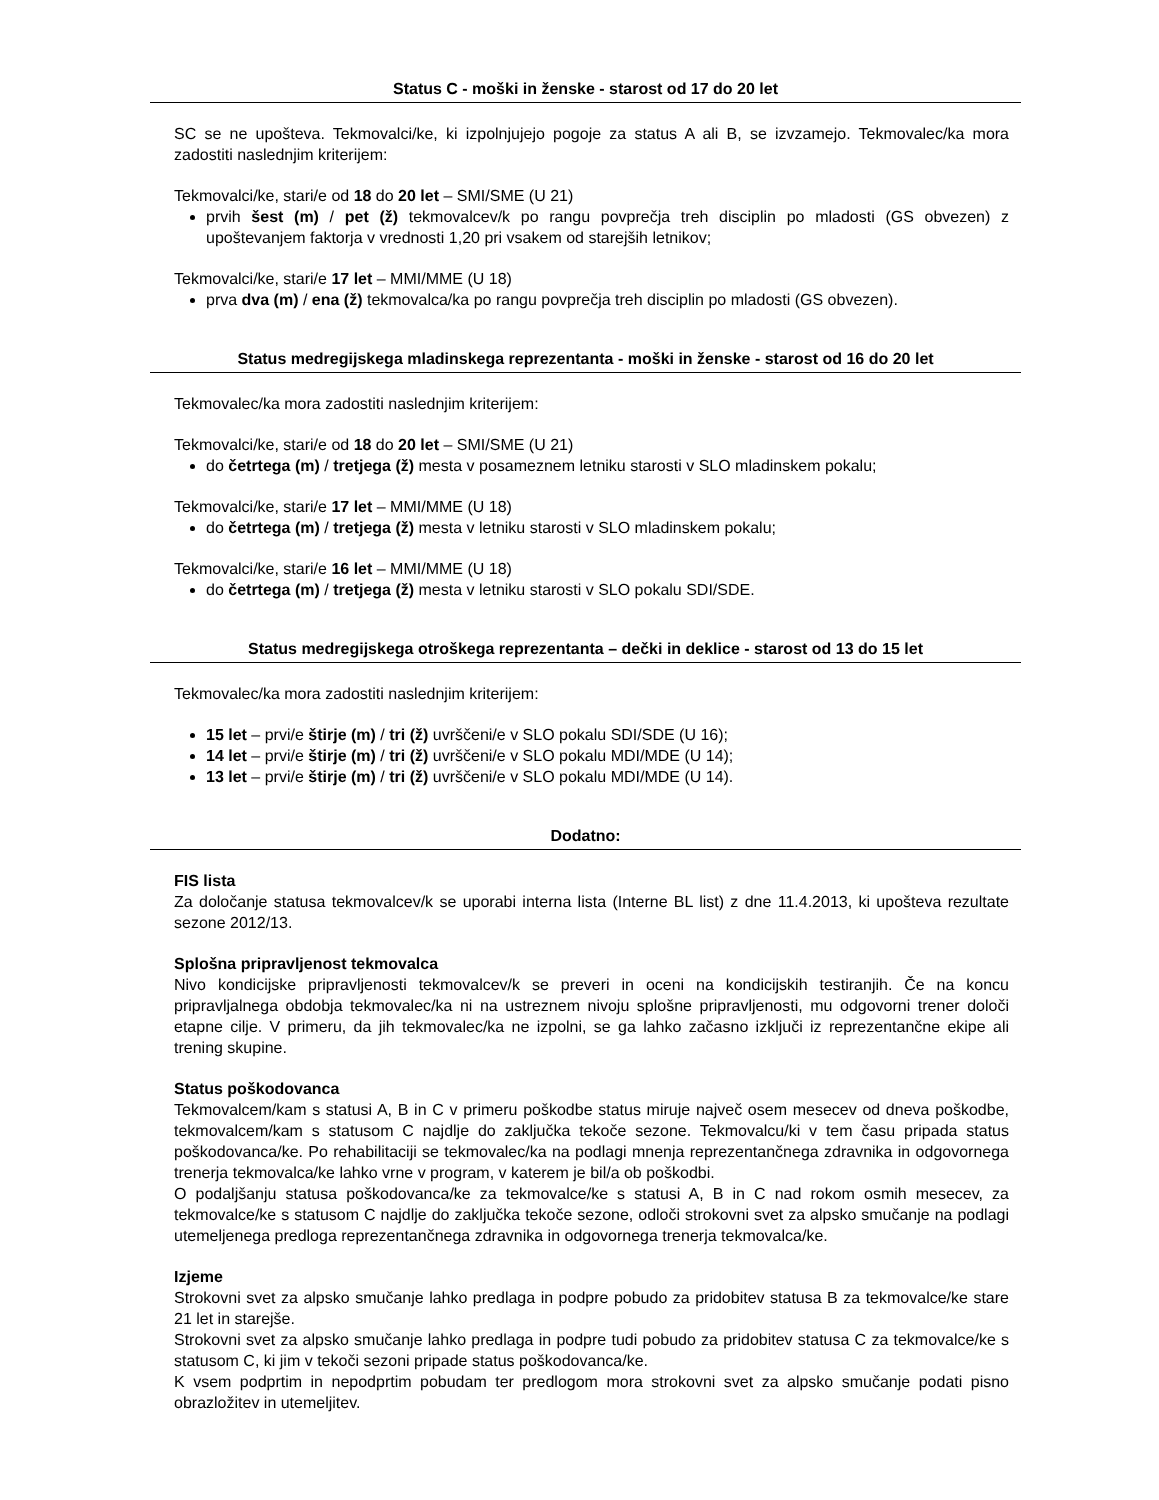Status C - moški in ženske - starost od 17 do 20 let
SC se ne upošteva. Tekmovalci/ke, ki izpolnjujejo pogoje za status A ali B, se izvzamejo. Tekmovalec/ka mora zadostiti naslednjim kriterijem:
Tekmovalci/ke, stari/e od 18 do 20 let – SMI/SME (U 21)
prvih šest (m) / pet (ž) tekmovalcev/k po rangu povprečja treh disciplin po mladosti (GS obvezen) z upoštevanjem faktorja v vrednosti 1,20 pri vsakem od starejših letnikov;
Tekmovalci/ke, stari/e 17 let – MMI/MME (U 18)
prva dva (m) / ena (ž) tekmovalca/ka po rangu povprečja treh disciplin po mladosti (GS obvezen).
Status medregijskega mladinskega reprezentanta - moški in ženske - starost od 16 do 20 let
Tekmovalec/ka mora zadostiti naslednjim kriterijem:
Tekmovalci/ke, stari/e od 18 do 20 let – SMI/SME (U 21)
do četrtega (m) / tretjega (ž) mesta v posameznem letniku starosti v SLO mladinskem pokalu;
Tekmovalci/ke, stari/e 17 let – MMI/MME (U 18)
do četrtega (m) / tretjega (ž) mesta v letniku starosti v SLO mladinskem pokalu;
Tekmovalci/ke, stari/e 16 let – MMI/MME (U 18)
do četrtega (m) / tretjega (ž) mesta v letniku starosti v SLO pokalu SDI/SDE.
Status medregijskega otroškega reprezentanta – dečki in deklice - starost od 13 do 15 let
Tekmovalec/ka mora zadostiti naslednjim kriterijem:
15 let – prvi/e štirje (m) / tri (ž) uvrščeni/e v SLO pokalu SDI/SDE (U 16);
14 let – prvi/e štirje (m) / tri (ž) uvrščeni/e v SLO pokalu MDI/MDE (U 14);
13 let – prvi/e štirje (m) / tri (ž) uvrščeni/e v SLO pokalu MDI/MDE (U 14).
Dodatno:
FIS lista
Za določanje statusa tekmovalcev/k se uporabi interna lista (Interne BL list) z dne 11.4.2013, ki upošteva rezultate sezone 2012/13.
Splošna pripravljenost tekmovalca
Nivo kondicijske pripravljenosti tekmovalcev/k se preveri in oceni na kondicijskih testiranjih. Če na koncu pripravljalnega obdobja tekmovalec/ka ni na ustreznem nivoju splošne pripravljenosti, mu odgovorni trener določi etapne cilje. V primeru, da jih tekmovalec/ka ne izpolni, se ga lahko začasno izključi iz reprezentančne ekipe ali trening skupine.
Status poškodovanca
Tekmovalcem/kam s statusi A, B in C v primeru poškodbe status miruje največ osem mesecev od dneva poškodbe, tekmovalcem/kam s statusom C najdlje do zaključka tekoče sezone. Tekmovalcu/ki v tem času pripada status poškodovanca/ke. Po rehabilitaciji se tekmovalec/ka na podlagi mnenja reprezentančnega zdravnika in odgovornega trenerja tekmovalca/ke lahko vrne v program, v katerem je bil/a ob poškodbi.
O podaljšanju statusa poškodovanca/ke za tekmovalce/ke s statusi A, B in C nad rokom osmih mesecev, za tekmovalce/ke s statusom C najdlje do zaključka tekoče sezone, odloči strokovni svet za alpsko smučanje na podlagi utemeljenega predloga reprezentančnega zdravnika in odgovornega trenerja tekmovalca/ke.
Izjeme
Strokovni svet za alpsko smučanje lahko predlaga in podpre pobudo za pridobitev statusa B za tekmovalce/ke stare 21 let in starejše.
Strokovni svet za alpsko smučanje lahko predlaga in podpre tudi pobudo za pridobitev statusa C za tekmovalce/ke s statusom C, ki jim v tekoči sezoni pripade status poškodovanca/ke.
K vsem podprtim in nepodprtim pobudam ter predlogom mora strokovni svet za alpsko smučanje podati pisno obrazložitev in utemeljitev.